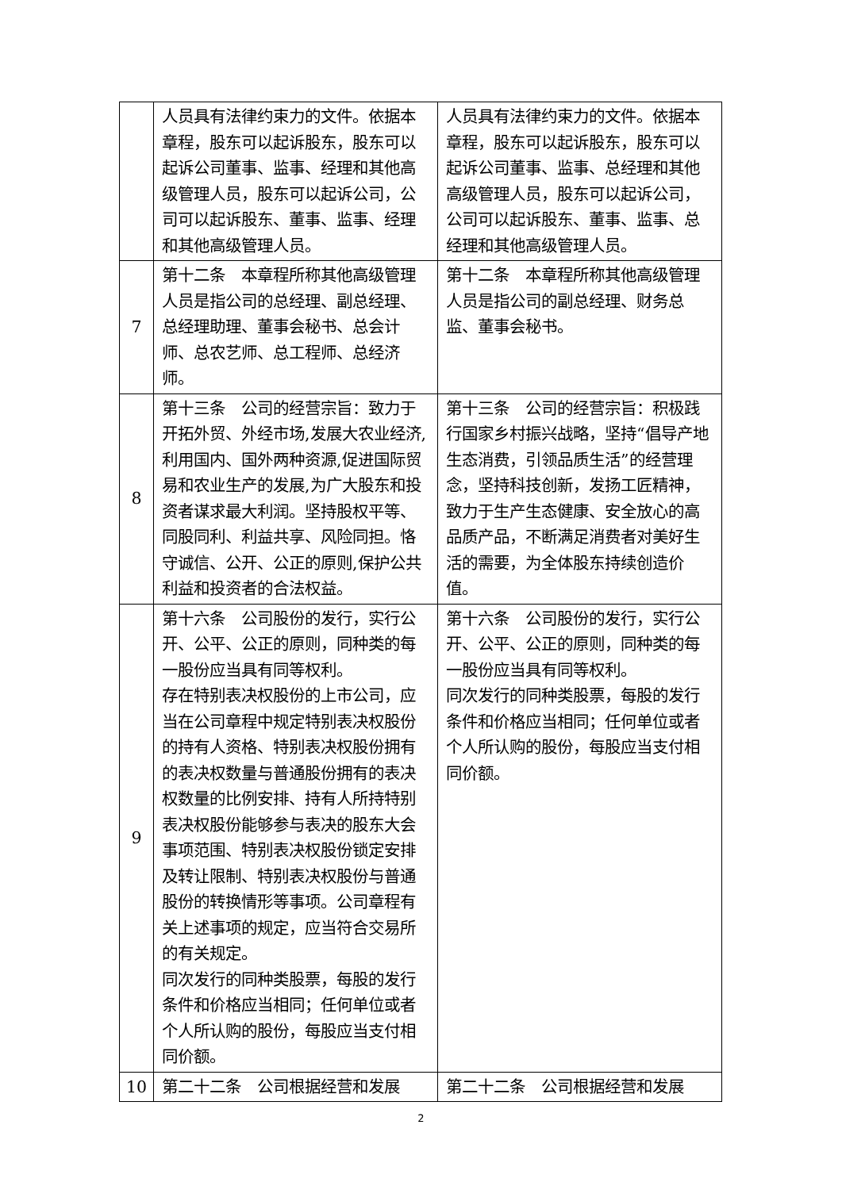| | 人员具有法律约束力的文件。依据本章程，股东可以起诉股东，股东可以起诉公司董事、监事、经理和其他高级管理人员，股东可以起诉公司，公司可以起诉股东、董事、监事、经理和其他高级管理人员。 | 人员具有法律约束力的文件。依据本章程，股东可以起诉股东，股东可以起诉公司董事、监事、总经理和其他高级管理人员，股东可以起诉公司，公司可以起诉股东、董事、监事、总经理和其他高级管理人员。 |
| 7 | 第十二条 本章程所称其他高级管理人员是指公司的总经理、副总经理、总经理助理、董事会秘书、总会计师、总农艺师、总工程师、总经济师。 | 第十二条 本章程所称其他高级管理人员是指公司的副总经理、财务总监、董事会秘书。 |
| 8 | 第十三条 公司的经营宗旨：致力于开拓外贸、外经市场,发展大农业经济,利用国内、国外两种资源,促进国际贸易和农业生产的发展,为广大股东和投资者谋求最大利润。坚持股权平等、同股同利、利益共享、风险同担。恪守诚信、公开、公正的原则,保护公共利益和投资者的合法权益。 | 第十三条 公司的经营宗旨：积极践行国家乡村振兴战略，坚持“倡导产地生态消费，引领品质生活”的经营理念，坚持科技创新，发扬工匠精神，致力于生产生态健康、安全放心的高品质产品，不断满足消费者对美好生活的需要，为全体股东持续创造价值。 |
| 9 | 第十六条 公司股份的发行，实行公开、公平、公正的原则，同种类的每一股份应当具有同等权利。 存在特别表决权股份的上市公司，应当在公司章程中规定特别表决权股份的持有人资格、特别表决权股份拥有的表决权数量与普通股份拥有的表决权数量的比例安排、持有人所持特别表决权股份能够参与表决的股东大会事项范围、特别表决权股份锁定安排及转让限制、特别表决权股份与普通股份的转换情形等事项。公司章程有关上述事项的规定，应当符合交易所的有关规定。 同次发行的同种类股票，每股的发行条件和价格应当相同；任何单位或者个人所认购的股份，每股应当支付相同价额。 | 第十六条 公司股份的发行，实行公开、公平、公正的原则，同种类的每一股份应当具有同等权利。 同次发行的同种类股票，每股的发行条件和价格应当相同；任何单位或者个人所认购的股份，每股应当支付相同价额。 |
| 10 | 第二十二条 公司根据经营和发展 | 第二十二条 公司根据经营和发展 |
2